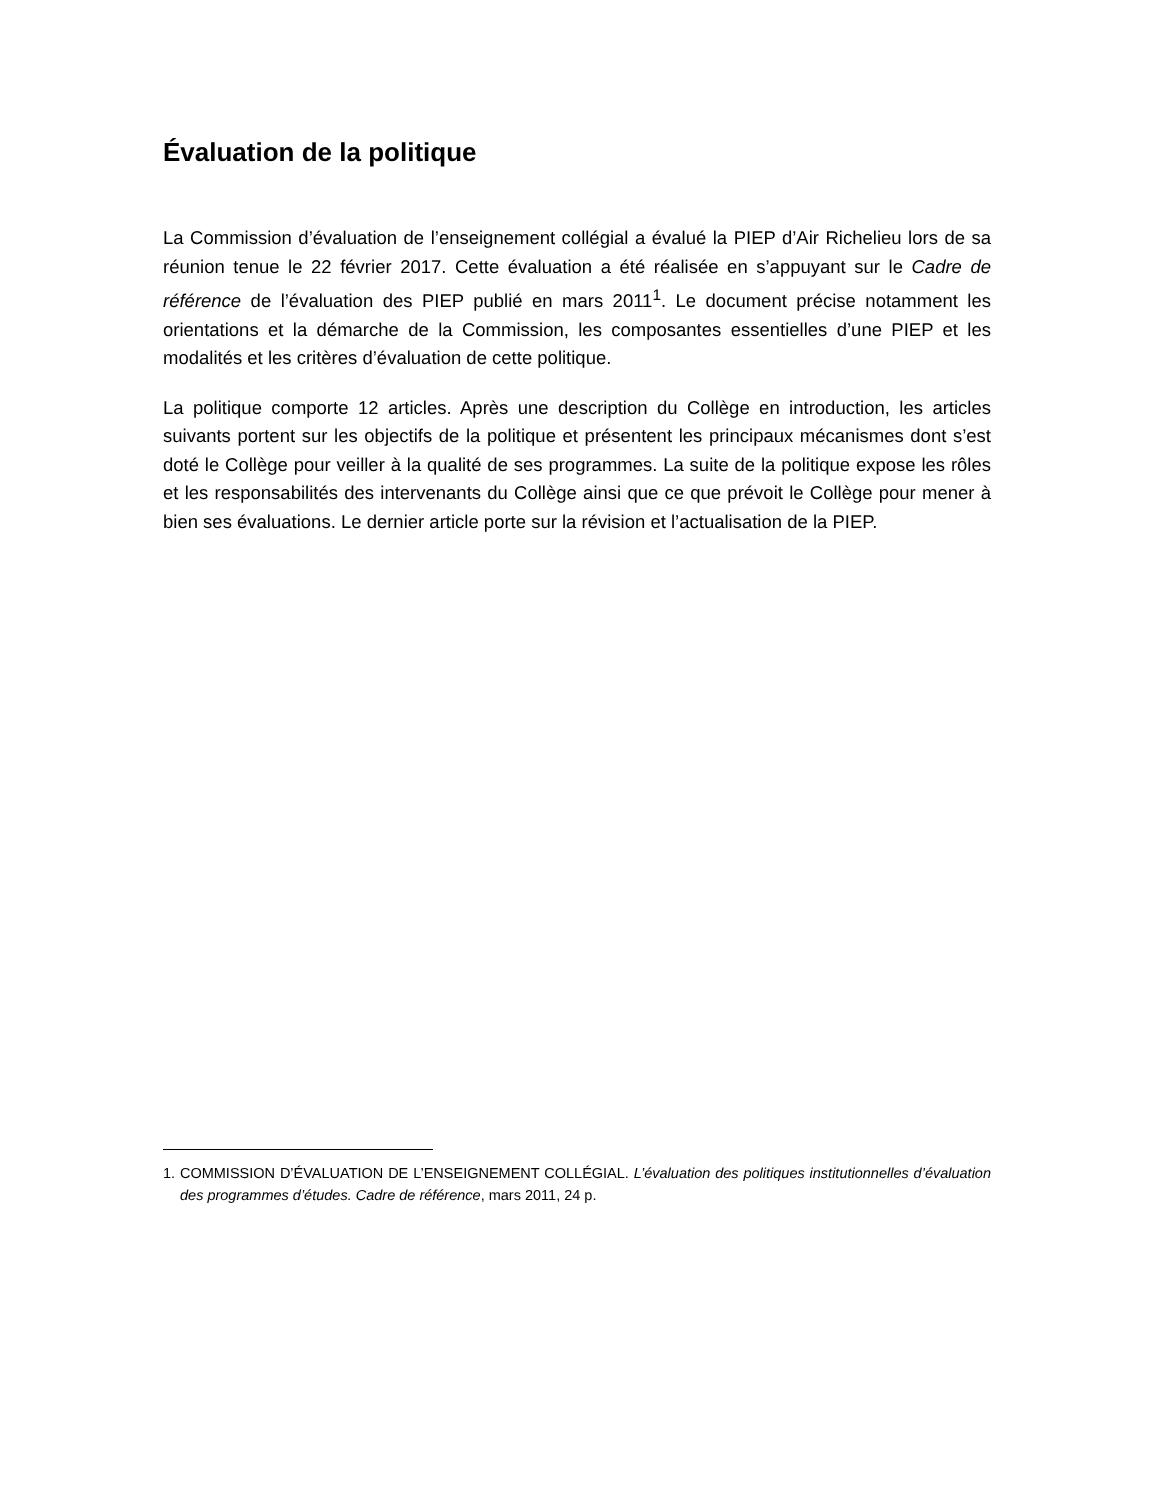Évaluation de la politique
La Commission d’évaluation de l’enseignement collégial a évalué la PIEP d’Air Richelieu lors de sa réunion tenue le 22 février 2017. Cette évaluation a été réalisée en s’appuyant sur le Cadre de référence de l’évaluation des PIEP publié en mars 2011<sup>1</sup>. Le document précise notamment les orientations et la démarche de la Commission, les composantes essentielles d’une PIEP et les modalités et les critères d’évaluation de cette politique.
La politique comporte 12 articles. Après une description du Collège en introduction, les articles suivants portent sur les objectifs de la politique et présentent les principaux mécanismes dont s’est doté le Collège pour veiller à la qualité de ses programmes. La suite de la politique expose les rôles et les responsabilités des intervenants du Collège ainsi que ce que prévoit le Collège pour mener à bien ses évaluations. Le dernier article porte sur la révision et l’actualisation de la PIEP.
1. COMMISSION D’ÉVALUATION DE L’ENSEIGNEMENT COLLÉGIAL. L’évaluation des politiques institutionnelles d’évaluation des programmes d’études. Cadre de référence, mars 2011, 24 p.